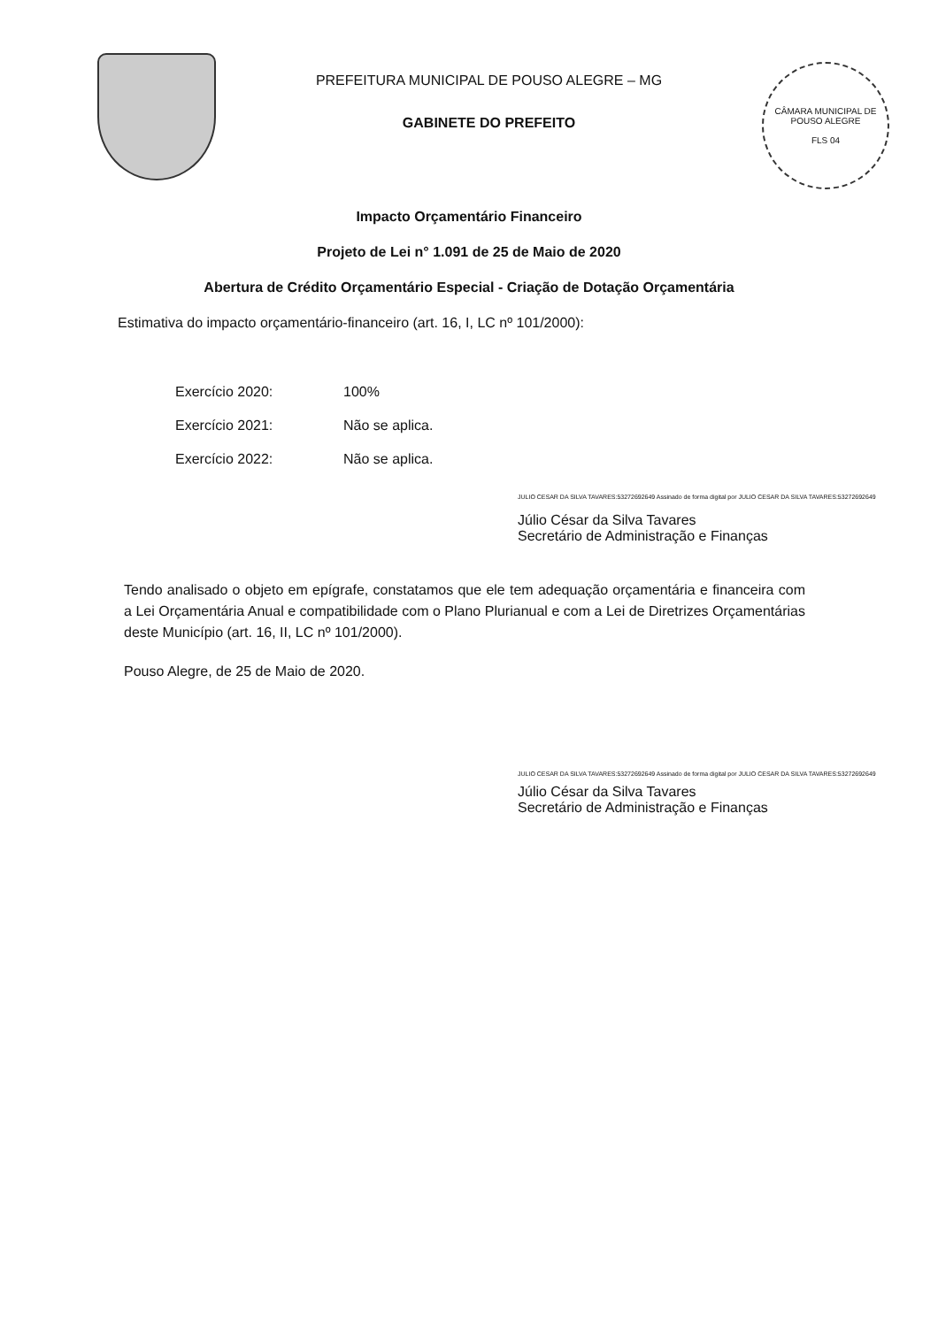PREFEITURA MUNICIPAL DE POUSO ALEGRE – MG
GABINETE DO PREFEITO
CÂMARA MUNICIPAL DE POUSO ALEGRE
FLS 04
Impacto Orçamentário Financeiro
Projeto de Lei n° 1.091 de 25 de Maio de 2020
Abertura de Crédito Orçamentário Especial - Criação de Dotação Orçamentária
Estimativa do impacto orçamentário-financeiro (art. 16, I, LC nº 101/2000):
Exercício 2020: 100%
Exercício 2021: Não se aplica.
Exercício 2022: Não se aplica.
JULIO CESAR DA SILVA TAVARES:53272692649 Assinado de forma digital por JULIO CESAR DA SILVA TAVARES:53272692649
Júlio César da Silva Tavares
Secretário de Administração e Finanças
Tendo analisado o objeto em epígrafe, constatamos que ele tem adequação orçamentária e financeira com a Lei Orçamentária Anual e compatibilidade com o Plano Plurianual e com a Lei de Diretrizes Orçamentárias deste Município (art. 16, II, LC nº 101/2000).
Pouso Alegre, de 25 de Maio de 2020.
JULIO CESAR DA SILVA TAVARES:53272692649 Assinado de forma digital por JULIO CESAR DA SILVA TAVARES:53272692649
Júlio César da Silva Tavares
Secretário de Administração e Finanças